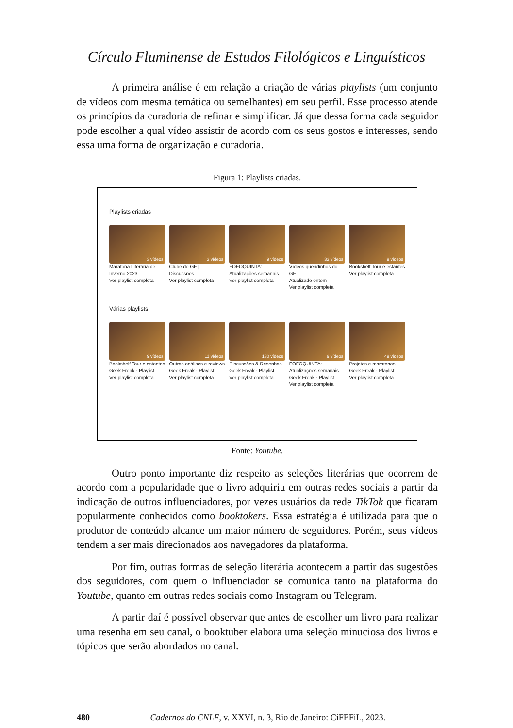Círculo Fluminense de Estudos Filológicos e Linguísticos
A primeira análise é em relação a criação de várias playlists (um conjunto de vídeos com mesma temática ou semelhantes) em seu perfil. Esse processo atende os princípios da curadoria de refinar e simplificar. Já que dessa forma cada seguidor pode escolher a qual vídeo assistir de acordo com os seus gostos e interesses, sendo essa uma forma de organização e curadoria.
Figura 1: Playlists criadas.
Playlists criadas
3 vídeos
Maratona Literária de Inverno 2023
Ver playlist completa
3 vídeos
Clube do GF | Discussões
Ver playlist completa
9 vídeos
FOFOQUINTA: Atualizações semanais
Ver playlist completa
33 vídeos
Vídeos queridinhos do GF
Atualizado ontem
Ver playlist completa
9 vídeos
Bookshelf Tour e estantes
Ver playlist completa
Várias playlists
9 vídeos
Bookshelf Tour e estantes
Geek Freak · Playlist
Ver playlist completa
11 vídeos
Outras análises e reviews
Geek Freak · Playlist
Ver playlist completa
130 vídeos
Discussões & Resenhas
Geek Freak · Playlist
Ver playlist completa
9 vídeos
FOFOQUINTA: Atualizações semanais
Geek Freak · Playlist
Ver playlist completa
49 vídeos
Projetos e maratonas
Geek Freak · Playlist
Ver playlist completa
Fonte: Youtube.
Outro ponto importante diz respeito as seleções literárias que ocorrem de acordo com a popularidade que o livro adquiriu em outras redes sociais a partir da indicação de outros influenciadores, por vezes usuários da rede TikTok que ficaram popularmente conhecidos como booktokers. Essa estratégia é utilizada para que o produtor de conteúdo alcance um maior número de seguidores. Porém, seus vídeos tendem a ser mais direcionados aos navegadores da plataforma.
Por fim, outras formas de seleção literária acontecem a partir das sugestões dos seguidores, com quem o influenciador se comunica tanto na plataforma do Youtube, quanto em outras redes sociais como Instagram ou Telegram.
A partir daí é possível observar que antes de escolher um livro para realizar uma resenha em seu canal, o booktuber elabora uma seleção minuciosa dos livros e tópicos que serão abordados no canal.
480 Cadernos do CNLF, v. XXVI, n. 3, Rio de Janeiro: CiFEFiL, 2023.